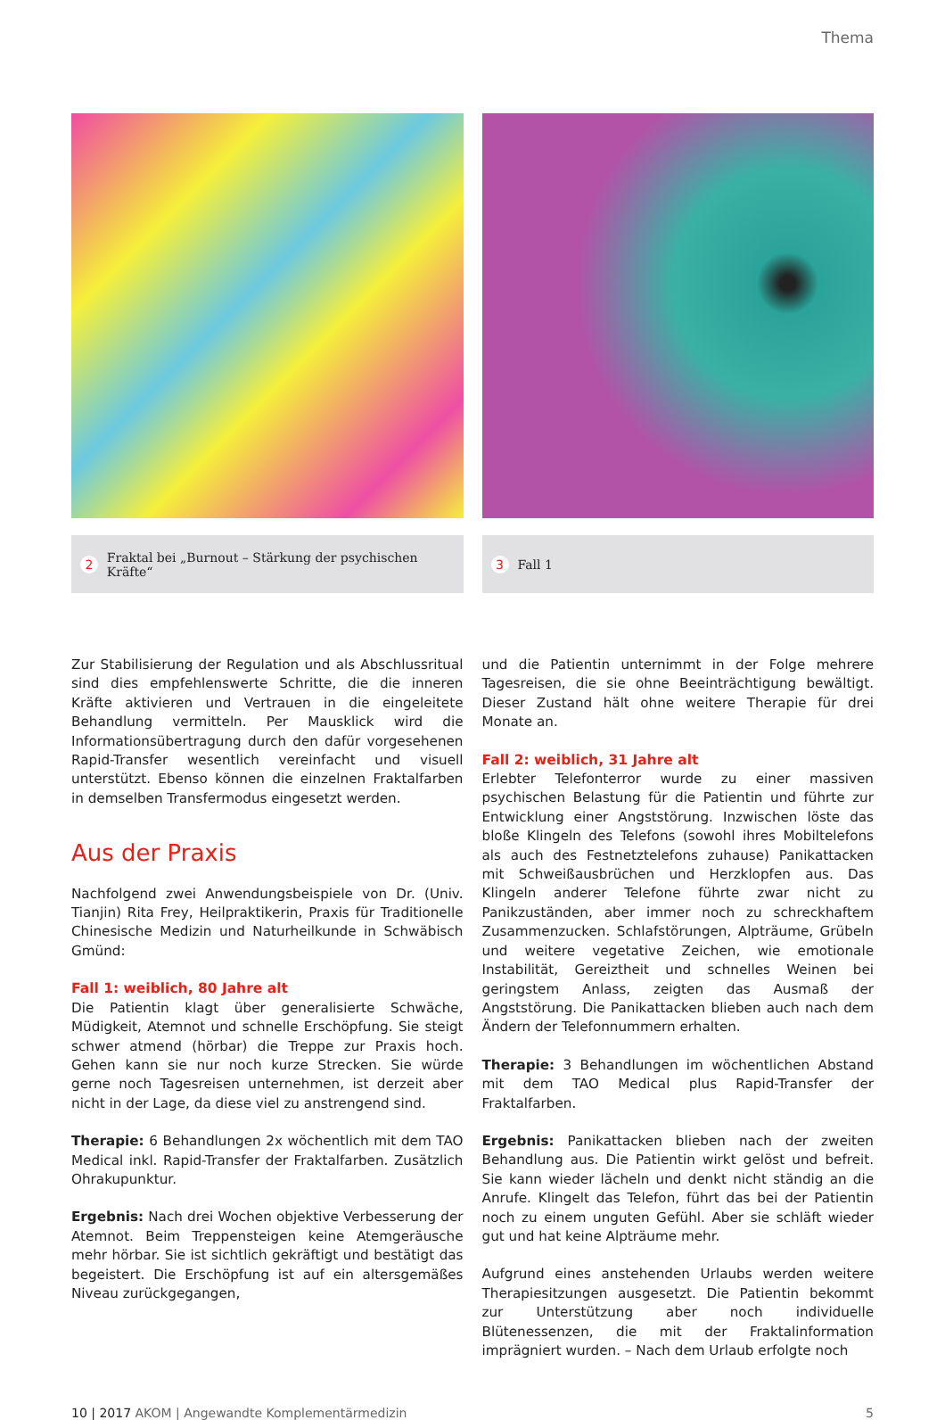Thema
2 Fraktal bei „Burnout – Stärkung der psychischen Kräfte“
3 Fall 1
Zur Stabilisierung der Regulation und als Abschlussritual sind dies empfehlenswerte Schritte, die die inneren Kräfte aktivieren und Vertrauen in die eingeleitete Behandlung vermitteln. Per Mausklick wird die Informationsübertragung durch den dafür vorgesehenen Rapid-Transfer wesentlich vereinfacht und visuell unterstützt. Ebenso können die einzelnen Fraktalfarben in demselben Transfermodus eingesetzt werden.
Aus der Praxis
Nachfolgend zwei Anwendungsbeispiele von Dr. (Univ. Tianjin) Rita Frey, Heilpraktikerin, Praxis für Traditionelle Chinesische Medizin und Naturheilkunde in Schwäbisch Gmünd:
Fall 1: weiblich, 80 Jahre alt
Die Patientin klagt über generalisierte Schwäche, Müdigkeit, Atemnot und schnelle Erschöpfung. Sie steigt schwer atmend (hörbar) die Treppe zur Praxis hoch. Gehen kann sie nur noch kurze Strecken. Sie würde gerne noch Tagesreisen unternehmen, ist derzeit aber nicht in der Lage, da diese viel zu anstrengend sind.
Therapie: 6 Behandlungen 2x wöchentlich mit dem TAO Medical inkl. Rapid-Transfer der Fraktalfarben. Zusätzlich Ohrakupunktur.
Ergebnis: Nach drei Wochen objektive Verbesserung der Atemnot. Beim Treppensteigen keine Atemgeräusche mehr hörbar. Sie ist sichtlich gekräftigt und bestätigt das begeistert. Die Erschöpfung ist auf ein altersgemäßes Niveau zurückgegangen,
und die Patientin unternimmt in der Folge mehrere Tagesreisen, die sie ohne Beeinträchtigung bewältigt. Dieser Zustand hält ohne weitere Therapie für drei Monate an.
Fall 2: weiblich, 31 Jahre alt
Erlebter Telefonterror wurde zu einer massiven psychischen Belastung für die Patientin und führte zur Entwicklung einer Angststörung. Inzwischen löste das bloße Klingeln des Telefons (sowohl ihres Mobiltelefons als auch des Festnetztelefons zuhause) Panikattacken mit Schweißausbrüchen und Herzklopfen aus. Das Klingeln anderer Telefone führte zwar nicht zu Panikzuständen, aber immer noch zu schreckhaftem Zusammenzucken. Schlafstörungen, Alpträume, Grübeln und weitere vegetative Zeichen, wie emotionale Instabilität, Gereiztheit und schnelles Weinen bei geringstem Anlass, zeigten das Ausmaß der Angststörung. Die Panikattacken blieben auch nach dem Ändern der Telefonnummern erhalten.
Therapie: 3 Behandlungen im wöchentlichen Abstand mit dem TAO Medical plus Rapid-Transfer der Fraktalfarben.
Ergebnis: Panikattacken blieben nach der zweiten Behandlung aus. Die Patientin wirkt gelöst und befreit. Sie kann wieder lächeln und denkt nicht ständig an die Anrufe. Klingelt das Telefon, führt das bei der Patientin noch zu einem unguten Gefühl. Aber sie schläft wieder gut und hat keine Alpträume mehr.
Aufgrund eines anstehenden Urlaubs werden weitere Therapiesitzungen ausgesetzt. Die Patientin bekommt zur Unterstützung aber noch individuelle Blütenessenzen, die mit der Fraktalinformation imprägniert wurden. – Nach dem Urlaub erfolgte noch
10 | 2017 AKOM | Angewandte Komplementärmedizin 5